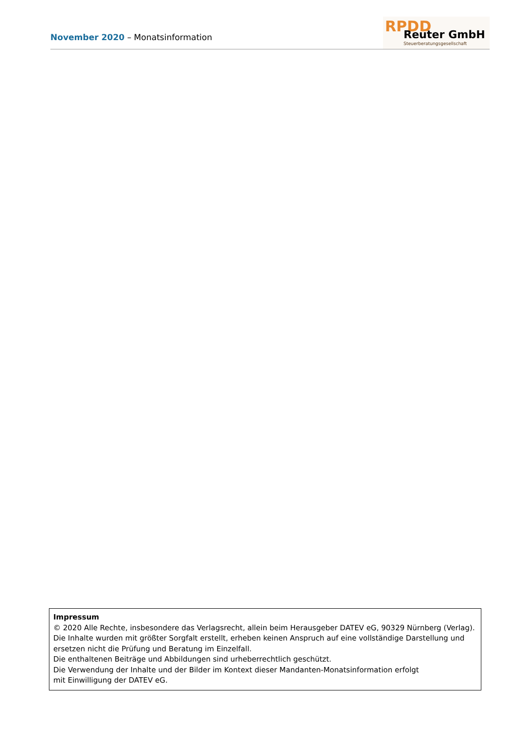November 2020 – Monatsinformation
RPDD Reuter GmbH
Steuerberatungsgesellschaft
Impressum
© 2020 Alle Rechte, insbesondere das Verlagsrecht, allein beim Herausgeber DATEV eG, 90329 Nürnberg (Verlag).
Die Inhalte wurden mit größter Sorgfalt erstellt, erheben keinen Anspruch auf eine vollständige Darstellung und ersetzen nicht die Prüfung und Beratung im Einzelfall.
Die enthaltenen Beiträge und Abbildungen sind urheberrechtlich geschützt.
Die Verwendung der Inhalte und der Bilder im Kontext dieser Mandanten-Monatsinformation erfolgt
mit Einwilligung der DATEV eG.